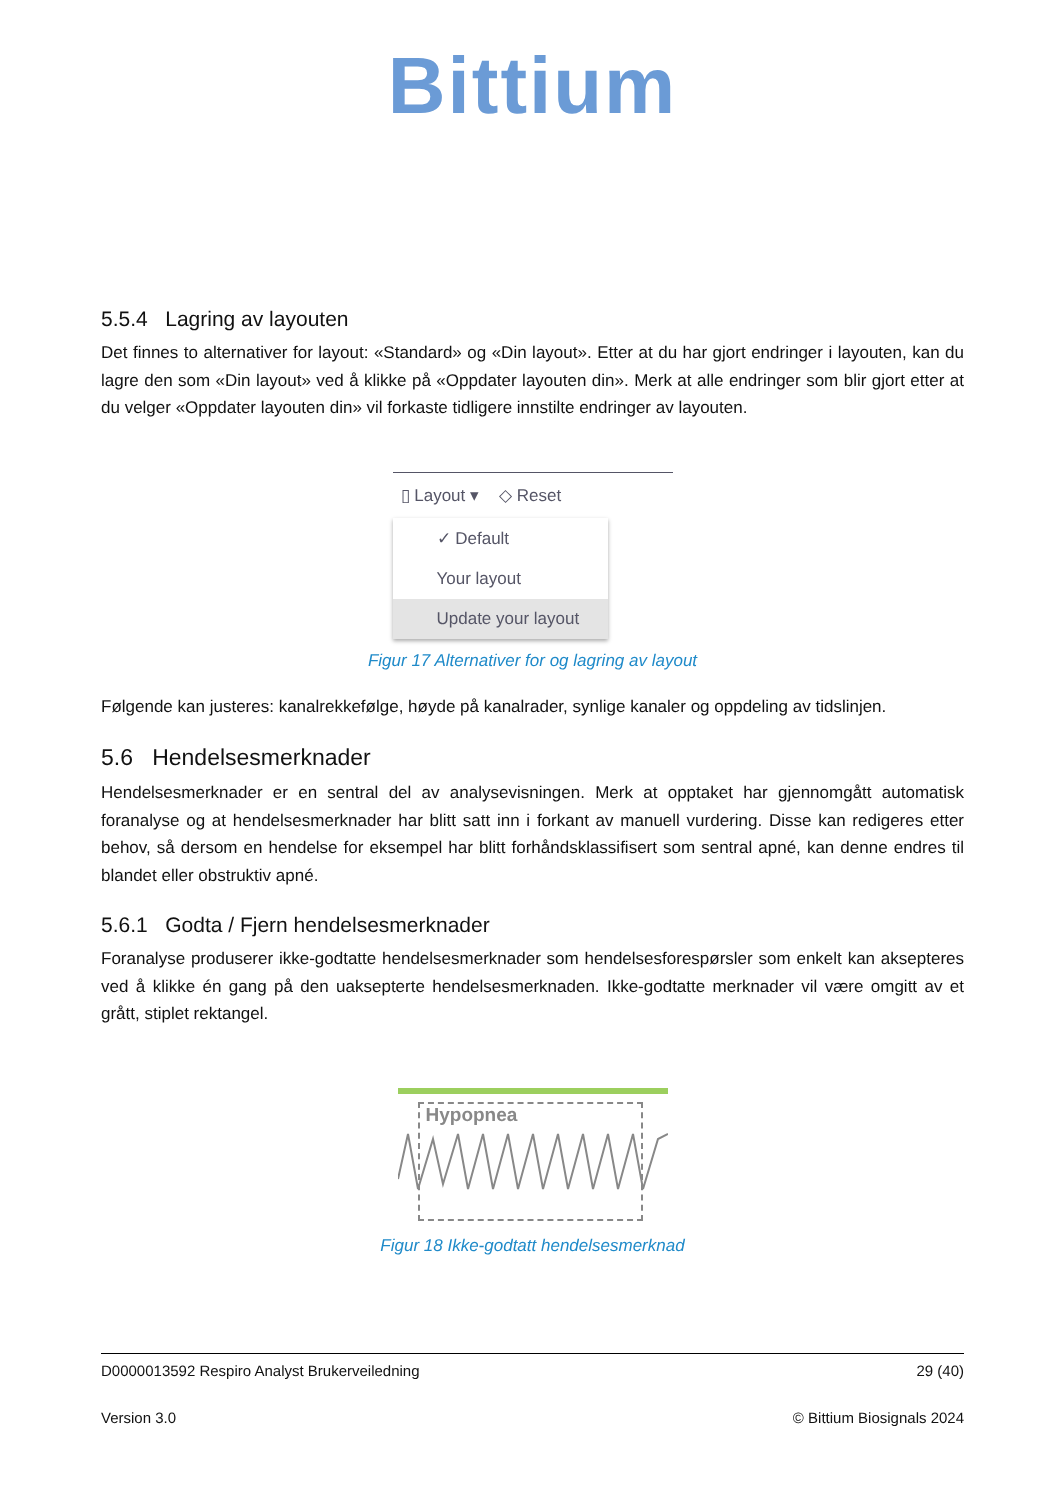Bittium
5.5.4 Lagring av layouten
Det finnes to alternativer for layout: «Standard» og «Din layout». Etter at du har gjort endringer i layouten, kan du lagre den som «Din layout» ved å klikke på «Oppdater layouten din». Merk at alle endringer som blir gjort etter at du velger «Oppdater layouten din» vil forkaste tidligere innstilte endringer av layouten.
▯ Layout ▾ ◇ Reset
✓ Default
Your layout
Update your layout
Figur 17 Alternativer for og lagring av layout
Følgende kan justeres: kanalrekkefølge, høyde på kanalrader, synlige kanaler og oppdeling av tidslinjen.
5.6 Hendelsesmerknader
Hendelsesmerknader er en sentral del av analysevisningen. Merk at opptaket har gjennomgått automatisk foranalyse og at hendelsesmerknader har blitt satt inn i forkant av manuell vurdering. Disse kan redigeres etter behov, så dersom en hendelse for eksempel har blitt forhåndsklassifisert som sentral apné, kan denne endres til blandet eller obstruktiv apné.
5.6.1 Godta / Fjern hendelsesmerknader
Foranalyse produserer ikke-godtatte hendelsesmerknader som hendelsesforespørsler som enkelt kan aksepteres ved å klikke én gang på den uaksepterte hendelsesmerknaden. Ikke-godtatte merknader vil være omgitt av et grått, stiplet rektangel.
Hypopnea
Figur 18 Ikke-godtatt hendelsesmerknad
D0000013592 Respiro Analyst Brukerveiledning 29 (40)
Version 3.0 © Bittium Biosignals 2024